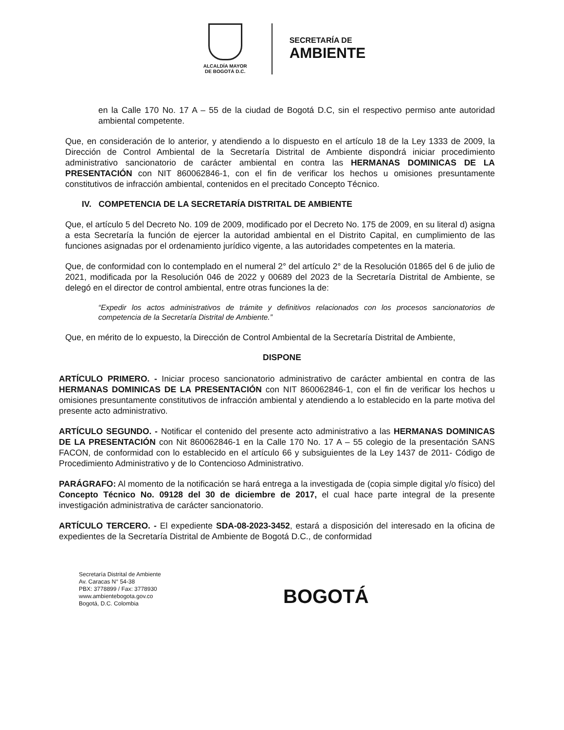ALCALDÍA MAYOR
DE BOGOTÁ D.C.
SECRETARÍA DE
AMBIENTE
en la Calle 170 No. 17 A – 55 de la ciudad de Bogotá D.C, sin el respectivo permiso ante autoridad ambiental competente.
Que, en consideración de lo anterior, y atendiendo a lo dispuesto en el artículo 18 de la Ley 1333 de 2009, la Dirección de Control Ambiental de la Secretaría Distrital de Ambiente dispondrá iniciar procedimiento administrativo sancionatorio de carácter ambiental en contra las HERMANAS DOMINICAS DE LA PRESENTACIÓN con NIT 860062846-1, con el fin de verificar los hechos u omisiones presuntamente constitutivos de infracción ambiental, contenidos en el precitado Concepto Técnico.
IV. COMPETENCIA DE LA SECRETARÍA DISTRITAL DE AMBIENTE
Que, el artículo 5 del Decreto No. 109 de 2009, modificado por el Decreto No. 175 de 2009, en su literal d) asigna a esta Secretaría la función de ejercer la autoridad ambiental en el Distrito Capital, en cumplimiento de las funciones asignadas por el ordenamiento jurídico vigente, a las autoridades competentes en la materia.
Que, de conformidad con lo contemplado en el numeral 2° del artículo 2° de la Resolución 01865 del 6 de julio de 2021, modificada por la Resolución 046 de 2022 y 00689 del 2023 de la Secretaría Distrital de Ambiente, se delegó en el director de control ambiental, entre otras funciones la de:
“Expedir los actos administrativos de trámite y definitivos relacionados con los procesos sancionatorios de competencia de la Secretaría Distrital de Ambiente.”
Que, en mérito de lo expuesto, la Dirección de Control Ambiental de la Secretaría Distrital de Ambiente,
DISPONE
ARTÍCULO PRIMERO. - Iniciar proceso sancionatorio administrativo de carácter ambiental en contra de las HERMANAS DOMINICAS DE LA PRESENTACIÓN con NIT 860062846-1, con el fin de verificar los hechos u omisiones presuntamente constitutivos de infracción ambiental y atendiendo a lo establecido en la parte motiva del presente acto administrativo.
ARTÍCULO SEGUNDO. - Notificar el contenido del presente acto administrativo a las HERMANAS DOMINICAS DE LA PRESENTACIÓN con Nit 860062846-1 en la Calle 170 No. 17 A – 55 colegio de la presentación SANS FACON, de conformidad con lo establecido en el artículo 66 y subsiguientes de la Ley 1437 de 2011- Código de Procedimiento Administrativo y de lo Contencioso Administrativo.
PARÁGRAFO: Al momento de la notificación se hará entrega a la investigada de (copia simple digital y/o físico) del Concepto Técnico No. 09128 del 30 de diciembre de 2017, el cual hace parte integral de la presente investigación administrativa de carácter sancionatorio.
ARTÍCULO TERCERO. - El expediente SDA-08-2023-3452, estará a disposición del interesado en la oficina de expedientes de la Secretaría Distrital de Ambiente de Bogotá D.C., de conformidad
Secretaría Distrital de Ambiente
Av. Caracas N° 54-38
PBX: 3778899 / Fax: 3778930
www.ambientebogota.gov.co
Bogotá, D.C. Colombia
BOGOTÁ